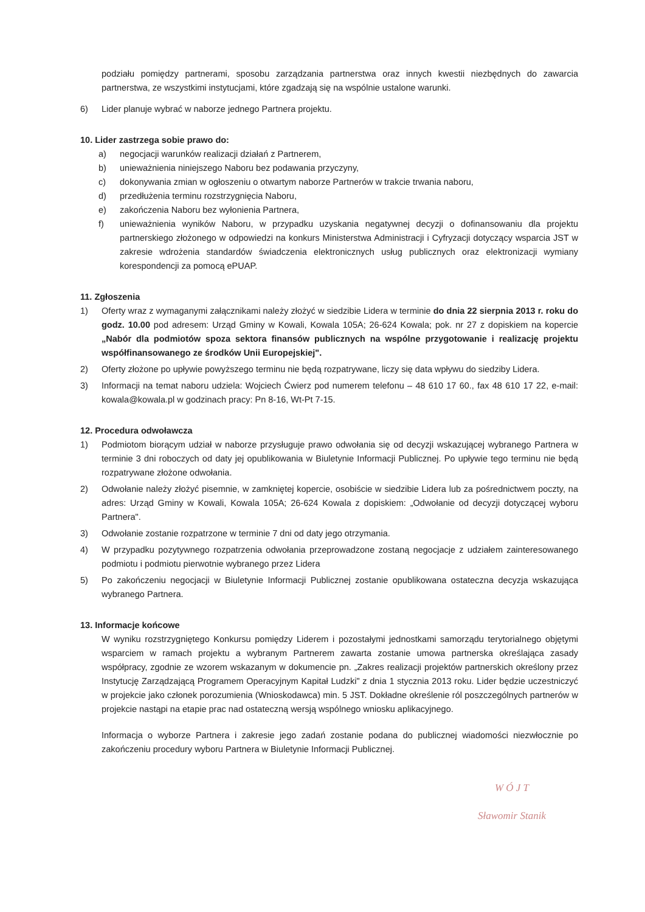podziału pomiędzy partnerami, sposobu zarządzania partnerstwa oraz innych kwestii niezbędnych do zawarcia partnerstwa, ze wszystkimi instytucjami, które zgadzają się na wspólnie ustalone warunki.
6) Lider planuje wybrać w naborze jednego Partnera projektu.
10. Lider zastrzega sobie prawo do:
a) negocjacji warunków realizacji działań z Partnerem,
b) unieważnienia niniejszego Naboru bez podawania przyczyny,
c) dokonywania zmian w ogłoszeniu o otwartym naborze Partnerów w trakcie trwania naboru,
d) przedłużenia terminu rozstrzygnięcia Naboru,
e) zakończenia Naboru bez wyłonienia Partnera,
f) unieważnienia wyników Naboru, w przypadku uzyskania negatywnej decyzji o dofinansowaniu dla projektu partnerskiego złożonego w odpowiedzi na konkurs Ministerstwa Administracji i Cyfryzacji dotyczący wsparcia JST w zakresie wdrożenia standardów świadczenia elektronicznych usług publicznych oraz elektronizacji wymiany korespondencji za pomocą ePUAP.
11. Zgłoszenia
1) Oferty wraz z wymaganymi załącznikami należy złożyć w siedzibie Lidera w terminie do dnia 22 sierpnia 2013 r. roku do godz. 10.00 pod adresem: Urząd Gminy w Kowali, Kowala 105A; 26-624 Kowala; pok. nr 27 z dopiskiem na kopercie „Nabór dla podmiotów spoza sektora finansów publicznych na wspólne przygotowanie i realizację projektu współfinansowanego ze środków Unii Europejskiej".
2) Oferty złożone po upływie powyższego terminu nie będą rozpatrywane, liczy się data wpływu do siedziby Lidera.
3) Informacji na temat naboru udziela: Wojciech Ćwierz pod numerem telefonu – 48 610 17 60., fax 48 610 17 22, e-mail: kowala@kowala.pl w godzinach pracy: Pn 8-16, Wt-Pt 7-15.
12. Procedura odwoławcza
1) Podmiotom biorącym udział w naborze przysługuje prawo odwołania się od decyzji wskazującej wybranego Partnera w terminie 3 dni roboczych od daty jej opublikowania w Biuletynie Informacji Publicznej. Po upływie tego terminu nie będą rozpatrywane złożone odwołania.
2) Odwołanie należy złożyć pisemnie, w zamkniętej kopercie, osobiście w siedzibie Lidera lub za pośrednictwem poczty, na adres: Urząd Gminy w Kowali, Kowala 105A; 26-624 Kowala z dopiskiem: „Odwołanie od decyzji dotyczącej wyboru Partnera".
3) Odwołanie zostanie rozpatrzone w terminie 7 dni od daty jego otrzymania.
4) W przypadku pozytywnego rozpatrzenia odwołania przeprowadzone zostaną negocjacje z udziałem zainteresowanego podmiotu i podmiotu pierwotnie wybranego przez Lidera
5) Po zakończeniu negocjacji w Biuletynie Informacji Publicznej zostanie opublikowana ostateczna decyzja wskazująca wybranego Partnera.
13. Informacje końcowe
W wyniku rozstrzygniętego Konkursu pomiędzy Liderem i pozostałymi jednostkami samorządu terytorialnego objętymi wsparciem w ramach projektu a wybranym Partnerem zawarta zostanie umowa partnerska określająca zasady współpracy, zgodnie ze wzorem wskazanym w dokumencie pn. „Zakres realizacji projektów partnerskich określony przez Instytucję Zarządzającą Programem Operacyjnym Kapitał Ludzki" z dnia 1 stycznia 2013 roku. Lider będzie uczestniczyć w projekcie jako członek porozumienia (Wnioskodawca) min. 5 JST. Dokładne określenie ról poszczególnych partnerów w projekcie nastąpi na etapie prac nad ostateczną wersją wspólnego wniosku aplikacyjnego.
Informacja o wyborze Partnera i zakresie jego zadań zostanie podana do publicznej wiadomości niezwłocznie po zakończeniu procedury wyboru Partnera w Biuletynie Informacji Publicznej.
W Ó J T
Sławomir Stanik